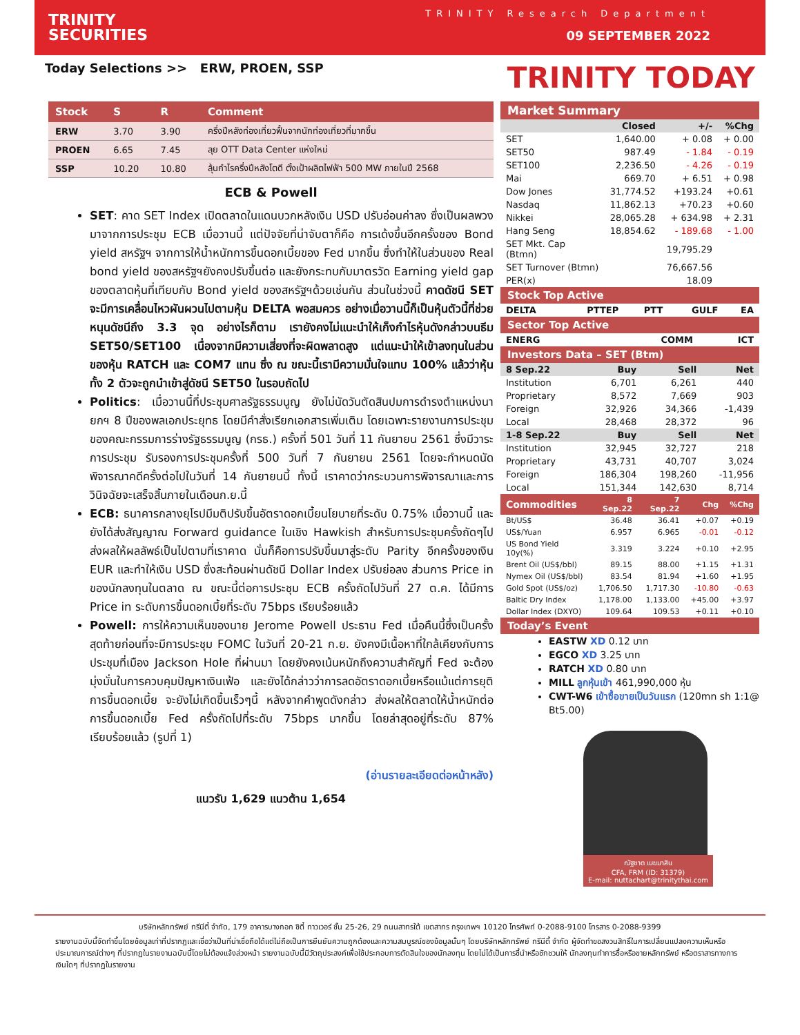TRINITY
SECURITIES
TRINITY Research Department
09 SEPTEMBER 2022
Today Selections >> ERW, PROEN, SSP
TRINITY TODAY
| Stock | S | R | Comment |
| --- | --- | --- | --- |
| ERW | 3.70 | 3.90 | ครึ่งปีหลังท่องเที่ยวฟื้นจากนักท่องเที่ยวที่มากขึ้น |
| PROEN | 6.65 | 7.45 | ลุย OTT Data Center แห่งใหม่ |
| SSP | 10.20 | 10.80 | ลุ้นกำไรครึ่งปีหลังโตดี ตั้งเป้าผลิตไฟฟ้า 500 MW ภายในปี 2568 |
ECB & Powell
SET: คาด SET Index เปิดตลาดในแดนบวกหลังเงิน USD ปรับอ่อนค่าลง ซึ่งเป็นผลพวงมาจากการประชุม ECB เมื่อวานนี้ แต่ปัจจัยที่น่าจับตาก็คือ การเด้งขึ้นอีกครั้งของ Bond yield สหรัฐฯ จากการให้น้ำหนักการขึ้นดอกเบี้ยของ Fed มากขึ้น ซึ่งทำให้ในส่วนของ Real bond yield ของสหรัฐฯยังคงปรับขึ้นต่อ และยังกระทบกับมาตรวัด Earning yield gap ของตลาดหุ้นที่เทียบกับ Bond yield ของสหรัฐฯด้วยเช่นกัน ส่วนในช่วงนี้ คาดดัชนี SET จะมีการเคลื่อนไหวผันผวนไปตามหุ้น DELTA พอสมควร อย่างเมื่อวานนี้ก็เป็นหุ้นตัวนี้ที่ช่วยหนุนดัชนีถึง 3.3 จุด อย่างไรก็ตาม เรายังคงไม่แนะนำให้เก็งกำไรหุ้นดังกล่าวบนธีม SET50/SET100 เนื่องจากมีความเสี่ยงที่จะผิดพลาดสูง แต่แนะนำให้เข้าลงทุนในส่วนของหุ้น RATCH และ COM7 แทน ซึ่ง ณ ขณะนี้เรามีความมั่นใจแทบ 100% แล้วว่าหุ้นทั้ง 2 ตัวจะถูกนำเข้าสู่ดัชนี SET50 ในรอบถัดไป
Politics: เมื่อวานนี้ที่ประชุมศาลรัฐธรรมนูญ ยังไม่นัดวันตัดสินปมการดำรงตำแหน่งนายกฯ 8 ปีของพลเอกประยุทธ โดยมีคำสั่งเรียกเอกสารเพิ่มเติม โดยเฉพาะรายงานการประชุมของคณะกรรมการร่างรัฐธรรมนูญ (กรธ.) ครั้งที่ 501 วันที่ 11 กันยายน 2561 ซึ่งมีวาระการประชุม รับรองการประชุมครั้งที่ 500 วันที่ 7 กันยายน 2561 โดยจะกำหนดนัดพิจารณาคดีครั้งต่อไปในวันที่ 14 กันยายนนี้ ทั้งนี้ เราคาดว่ากระบวนการพิจารณาและการวินิจฉัยจะเสร็จสิ้นภายในเดือนก.ย.นี้
ECB: ธนาคารกลางยุโรปมีมติปรับขึ้นอัตราดอกเบี้ยนโยบายที่ระดับ 0.75% เมื่อวานนี้ และยังได้ส่งสัญญาณ Forward guidance ในเชิง Hawkish สำหรับการประชุมครั้งถัดๆไป ส่งผลให้ผลลัพธ์เป็นไปตามที่เราคาด นั่นก็คือการปรับขึ้นมาสู่ระดับ Parity อีกครั้งของเงิน EUR และทำให้เงิน USD ซึ่งสะท้อนผ่านดัชนี Dollar Index ปรับย่อลง ส่วนการ Price in ของนักลงทุนในตลาด ณ ขณะนี้ต่อการประชุม ECB ครั้งถัดไปวันที่ 27 ต.ค. ได้มีการ Price in ระดับการขึ้นดอกเบี้ยที่ระดับ 75bps เรียบร้อยแล้ว
Powell: การให้ความเห็นของนาย Jerome Powell ประธาน Fed เมื่อคืนนี้ซึ่งเป็นครั้งสุดท้ายก่อนที่จะมีการประชุม FOMC ในวันที่ 20-21 ก.ย. ยังคงมีเนื้อหาที่ใกล้เคียงกับการประชุมที่เมือง Jackson Hole ที่ผ่านมา โดยยังคงเน้นหนักถึงความสำคัญที่ Fed จะต้องมุ่งมั่นในการควบคุมปัญหาเงินเฟ้อ และยังได้กล่าวว่าการลดอัตราดอกเบี้ยหรือแม้แต่การยุติการขึ้นดอกเบี้ย จะยังไม่เกิดขึ้นเร็วๆนี้ หลังจากคำพูดดังกล่าว ส่งผลให้ตลาดให้น้ำหนักต่อการขึ้นดอกเบี้ย Fed ครั้งถัดไปที่ระดับ 75bps มากขึ้น โดยล่าสุดอยู่ที่ระดับ 87% เรียบร้อยแล้ว (รูปที่ 1)
(อ่านรายละเอียดต่อหน้าหลัง)
แนวรับ 1,629 แนวต้าน 1,654
Market Summary
| | Closed | +/- | %Chg |
| --- | --- | --- | --- |
| SET | 1,640.00 | + 0.08 | + 0.00 |
| SET50 | 987.49 | - 1.84 | - 0.19 |
| SET100 | 2,236.50 | - 4.26 | - 0.19 |
| Mai | 669.70 | + 6.51 | + 0.98 |
| Dow Jones | 31,774.52 | +193.24 | +0.61 |
| Nasdaq | 11,862.13 | +70.23 | +0.60 |
| Nikkei | 28,065.28 | + 634.98 | + 2.31 |
| Hang Seng | 18,854.62 | - 189.68 | - 1.00 |
| SET Mkt. Cap (Btmn) | | 19,795.29 | |
| SET Turnover (Btmn) | | 76,667.56 | |
| PER(x) | | 18.09 | |
Stock Top Active
| DELTA | PTTEP | PTT | GULF | EA |
Sector Top Active
| ENERG | COMM | ICT |
Investors Data – SET (Btm)
| 8 Sep.22 | Buy | Sell | Net |
| --- | --- | --- | --- |
| Institution | 6,701 | 6,261 | 440 |
| Proprietary | 8,572 | 7,669 | 903 |
| Foreign | 32,926 | 34,366 | -1,439 |
| Local | 28,468 | 28,372 | 96 |
| 1-8 Sep.22 | Buy | Sell | Net |
| Institution | 32,945 | 32,727 | 218 |
| Proprietary | 43,731 | 40,707 | 3,024 |
| Foreign | 186,304 | 198,260 | -11,956 |
| Local | 151,344 | 142,630 | 8,714 |
| Commodities | 8 Sep.22 | 7 Sep.22 | Chg | %Chg |
| --- | --- | --- | --- | --- |
| Bt/US$ | 36.48 | 36.41 | +0.07 | +0.19 |
| US$/Yuan | 6.957 | 6.965 | -0.01 | -0.12 |
| US Bond Yield 10y(%) | 3.319 | 3.224 | +0.10 | +2.95 |
| Brent Oil (US$/bbl) | 89.15 | 88.00 | +1.15 | +1.31 |
| Nymex Oil (US$/bbl) | 83.54 | 81.94 | +1.60 | +1.95 |
| Gold Spot (US$/oz) | 1,706.50 | 1,717.30 | -10.80 | -0.63 |
| Baltic Dry Index | 1,178.00 | 1,133.00 | +45.00 | +3.97 |
| Dollar Index (DXYO) | 109.64 | 109.53 | +0.11 | +0.10 |
Today’s Event
EASTW XD 0.12 บาท
EGCO XD 3.25 บาท
RATCH XD 0.80 บาท
MILL ลูกหุ้นเข้า 461,990,000 หุ้น
CWT-W6 เข้าซื้อขายเป็นวันแรก (120mn sh 1:1@ Bt5.00)
ณัฐชาต เมฆมาสิน
CFA, FRM (ID: 31379)
E-mail: nuttachart@trinitythai.com
บริษัทหลักทรัพย์ ทรีนีตี้ จำกัด, 179 อาคารบางกอก ซิตี้ ทาวเวอร์ ชั้น 25-26, 29 ถนนสาทรใต้ เขตสาทร กรุงเทพฯ 10120 โทรศัพท์ 0-2088-9100 โทรสาร 0-2088-9399
รายงานฉบับนี้จัดทำขึ้นโดยข้อมูลเท่าที่ปรากฏและเชื่อว่าเป็นที่น่าเชื่อถือได้แต่ไม่ถือเป็นการยืนยันความถูกต้องและความสมบูรณ์ของข้อมูลนั้นๆ โดยบริษัทหลักทรัพย์ ทรีนีตี้ จำกัด ผู้จัดทำขอสงวนสิทธิ์ในการเปลี่ยนแปลงความเห็นหรือประมาณการณ์ต่างๆ ที่ปรากฏในรายงานฉบับนี้โดยไม่ต้องแจ้งล่วงหน้า รายงานฉบับนี้มีวัตถุประสงค์เพื่อใช้ประกอบการตัดสินใจของนักลงทุน โดยไม่ได้เป็นการชี้นำหรือชักชวนให้ นักลงทุนทำการซื้อหรือขายหลักทรัพย์ หรือตราสารทางการเงินใดๆ ที่ปรากฏในรายงาน